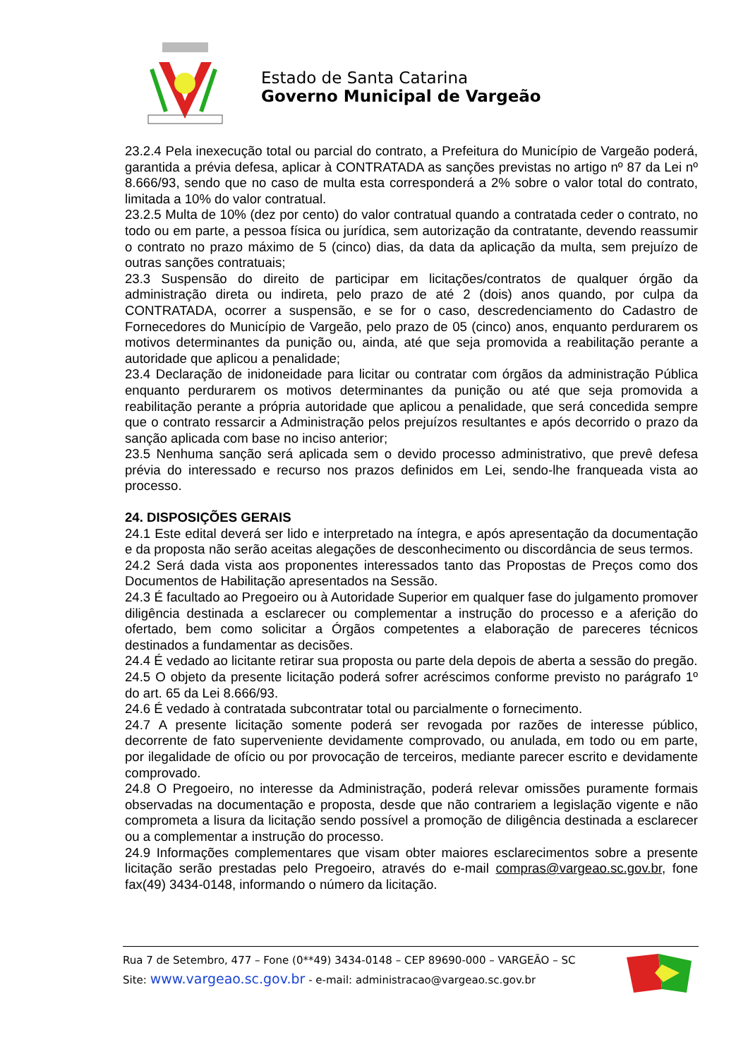Estado de Santa Catarina
Governo Municipal de Vargeão
23.2.4 Pela inexecução total ou parcial do contrato, a Prefeitura do Município de Vargeão poderá, garantida a prévia defesa, aplicar à CONTRATADA as sanções previstas no artigo nº 87 da Lei nº 8.666/93, sendo que no caso de multa esta corresponderá a 2% sobre o valor total do contrato, limitada a 10% do valor contratual.
23.2.5 Multa de 10% (dez por cento) do valor contratual quando a contratada ceder o contrato, no todo ou em parte, a pessoa física ou jurídica, sem autorização da contratante, devendo reassumir o contrato no prazo máximo de 5 (cinco) dias, da data da aplicação da multa, sem prejuízo de outras sanções contratuais;
23.3 Suspensão do direito de participar em licitações/contratos de qualquer órgão da administração direta ou indireta, pelo prazo de até 2 (dois) anos quando, por culpa da CONTRATADA, ocorrer a suspensão, e se for o caso, descredenciamento do Cadastro de Fornecedores do Município de Vargeão, pelo prazo de 05 (cinco) anos, enquanto perdurarem os motivos determinantes da punição ou, ainda, até que seja promovida a reabilitação perante a autoridade que aplicou a penalidade;
23.4 Declaração de inidoneidade para licitar ou contratar com órgãos da administração Pública enquanto perdurarem os motivos determinantes da punição ou até que seja promovida a reabilitação perante a própria autoridade que aplicou a penalidade, que será concedida sempre que o contrato ressarcir a Administração pelos prejuízos resultantes e após decorrido o prazo da sanção aplicada com base no inciso anterior;
23.5 Nenhuma sanção será aplicada sem o devido processo administrativo, que prevê defesa prévia do interessado e recurso nos prazos definidos em Lei, sendo-lhe franqueada vista ao processo.
24. DISPOSIÇÕES GERAIS
24.1 Este edital deverá ser lido e interpretado na íntegra, e após apresentação da documentação e da proposta não serão aceitas alegações de desconhecimento ou discordância de seus termos.
24.2 Será dada vista aos proponentes interessados tanto das Propostas de Preços como dos Documentos de Habilitação apresentados na Sessão.
24.3 É facultado ao Pregoeiro ou à Autoridade Superior em qualquer fase do julgamento promover diligência destinada a esclarecer ou complementar a instrução do processo e a aferição do ofertado, bem como solicitar a Órgãos competentes a elaboração de pareceres técnicos destinados a fundamentar as decisões.
24.4 É vedado ao licitante retirar sua proposta ou parte dela depois de aberta a sessão do pregão.
24.5 O objeto da presente licitação poderá sofrer acréscimos conforme previsto no parágrafo 1º do art. 65 da Lei 8.666/93.
24.6 É vedado à contratada subcontratar total ou parcialmente o fornecimento.
24.7 A presente licitação somente poderá ser revogada por razões de interesse público, decorrente de fato superveniente devidamente comprovado, ou anulada, em todo ou em parte, por ilegalidade de ofício ou por provocação de terceiros, mediante parecer escrito e devidamente comprovado.
24.8 O Pregoeiro, no interesse da Administração, poderá relevar omissões puramente formais observadas na documentação e proposta, desde que não contrariem a legislação vigente e não comprometa a lisura da licitação sendo possível a promoção de diligência destinada a esclarecer ou a complementar a instrução do processo.
24.9 Informações complementares que visam obter maiores esclarecimentos sobre a presente licitação serão prestadas pelo Pregoeiro, através do e-mail compras@vargeao.sc.gov.br, fone fax(49) 3434-0148, informando o número da licitação.
Rua 7 de Setembro, 477 – Fone (0**49) 3434-0148 – CEP 89690-000 – VARGEÃO – SC
Site: www.vargeao.sc.gov.br - e-mail: administracao@vargeao.sc.gov.br